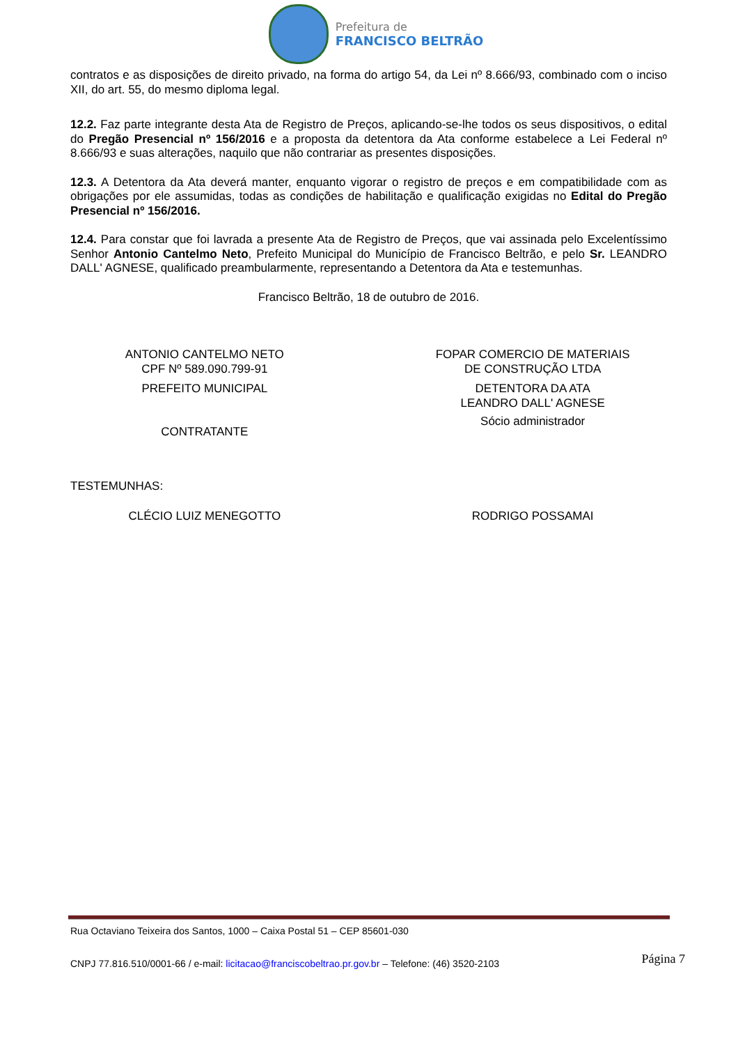Prefeitura de
FRANCISCO BELTRÃO
contratos e as disposições de direito privado, na forma do artigo 54, da Lei nº 8.666/93, combinado com o inciso XII, do art. 55, do mesmo diploma legal.
12.2. Faz parte integrante desta Ata de Registro de Preços, aplicando-se-lhe todos os seus dispositivos, o edital do Pregão Presencial nº 156/2016 e a proposta da detentora da Ata conforme estabelece a Lei Federal nº 8.666/93 e suas alterações, naquilo que não contrariar as presentes disposições.
12.3. A Detentora da Ata deverá manter, enquanto vigorar o registro de preços e em compatibilidade com as obrigações por ele assumidas, todas as condições de habilitação e qualificação exigidas no Edital do Pregão Presencial nº 156/2016.
12.4. Para constar que foi lavrada a presente Ata de Registro de Preços, que vai assinada pelo Excelentíssimo Senhor Antonio Cantelmo Neto, Prefeito Municipal do Município de Francisco Beltrão, e pelo Sr. LEANDRO DALL' AGNESE, qualificado preambularmente, representando a Detentora da Ata e testemunhas.
Francisco Beltrão, 18 de outubro de 2016.
ANTONIO CANTELMO NETO
CPF Nº 589.090.799-91
PREFEITO MUNICIPAL
CONTRATANTE
FOPAR COMERCIO DE MATERIAIS
DE CONSTRUÇÃO LTDA
DETENTORA DA ATA
LEANDRO DALL' AGNESE
Sócio administrador
TESTEMUNHAS:
CLÉCIO LUIZ MENEGOTTO RODRIGO POSSAMAI
Rua Octaviano Teixeira dos Santos, 1000 – Caixa Postal 51 – CEP 85601-030
CNPJ 77.816.510/0001-66 / e-mail: licitacao@franciscobeltrao.pr.gov.br – Telefone: (46) 3520-2103
Página 7